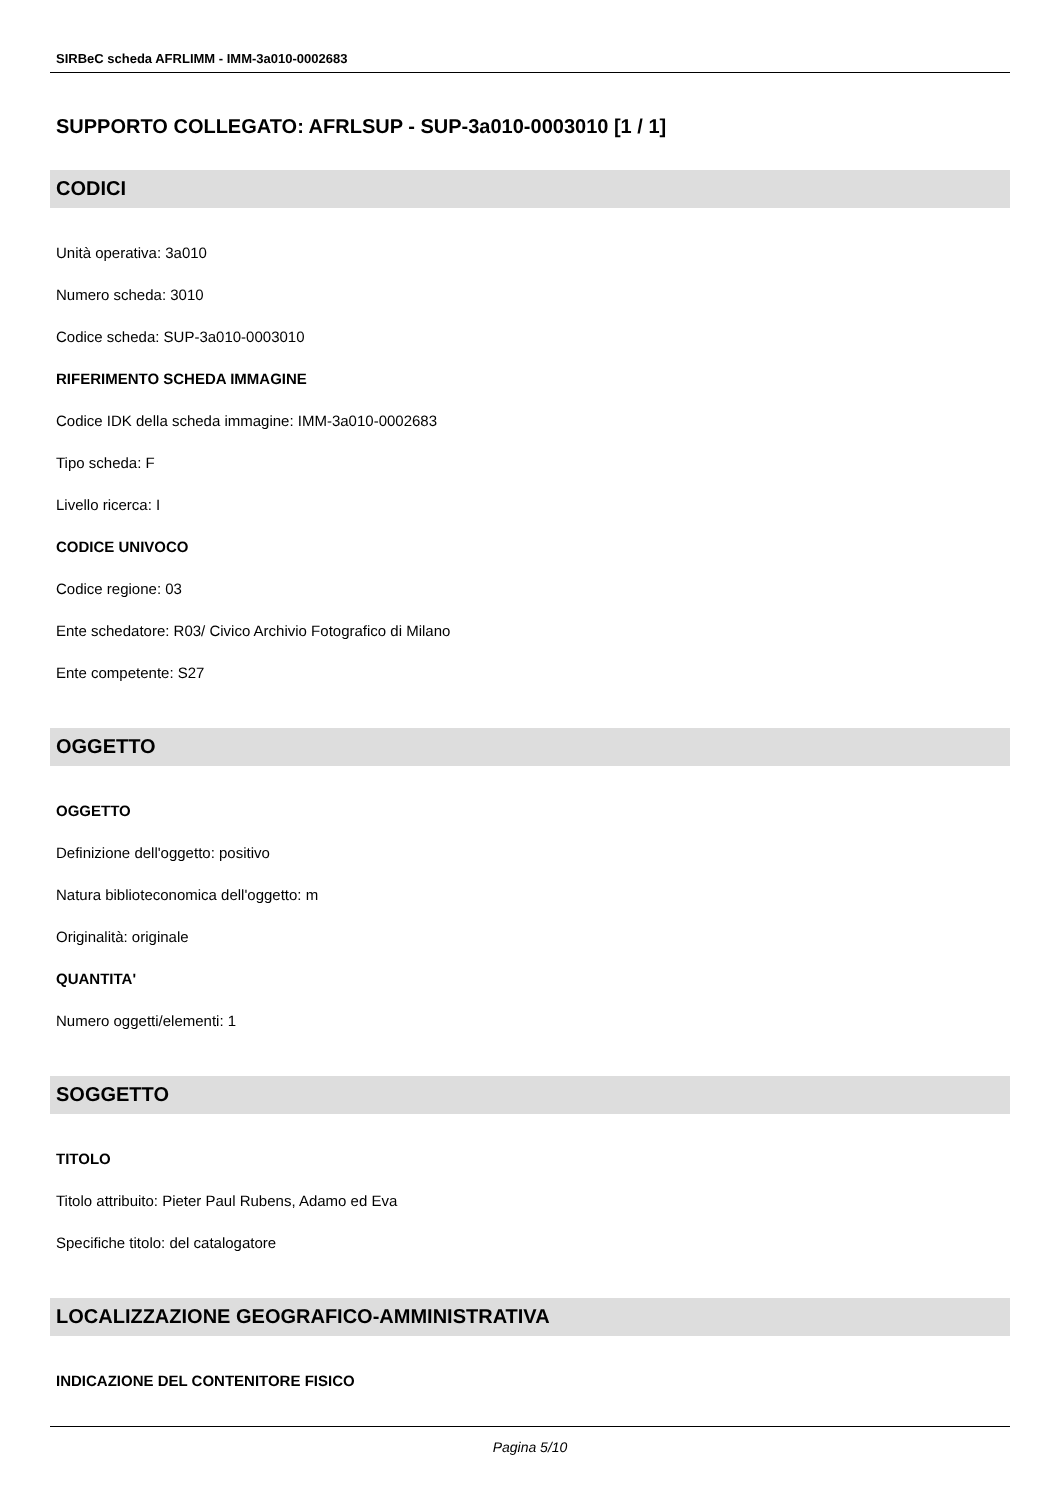SIRBeC scheda AFRLIMM - IMM-3a010-0002683
SUPPORTO COLLEGATO: AFRLSUP - SUP-3a010-0003010 [1 / 1]
CODICI
Unità operativa: 3a010
Numero scheda: 3010
Codice scheda: SUP-3a010-0003010
RIFERIMENTO SCHEDA IMMAGINE
Codice IDK della scheda immagine: IMM-3a010-0002683
Tipo scheda: F
Livello ricerca: I
CODICE UNIVOCO
Codice regione: 03
Ente schedatore: R03/ Civico Archivio Fotografico di Milano
Ente competente: S27
OGGETTO
OGGETTO
Definizione dell'oggetto: positivo
Natura biblioteconomica dell'oggetto: m
Originalità: originale
QUANTITA'
Numero oggetti/elementi: 1
SOGGETTO
TITOLO
Titolo attribuito: Pieter Paul Rubens, Adamo ed Eva
Specifiche titolo: del catalogatore
LOCALIZZAZIONE GEOGRAFICO-AMMINISTRATIVA
INDICAZIONE DEL CONTENITORE FISICO
Pagina 5/10